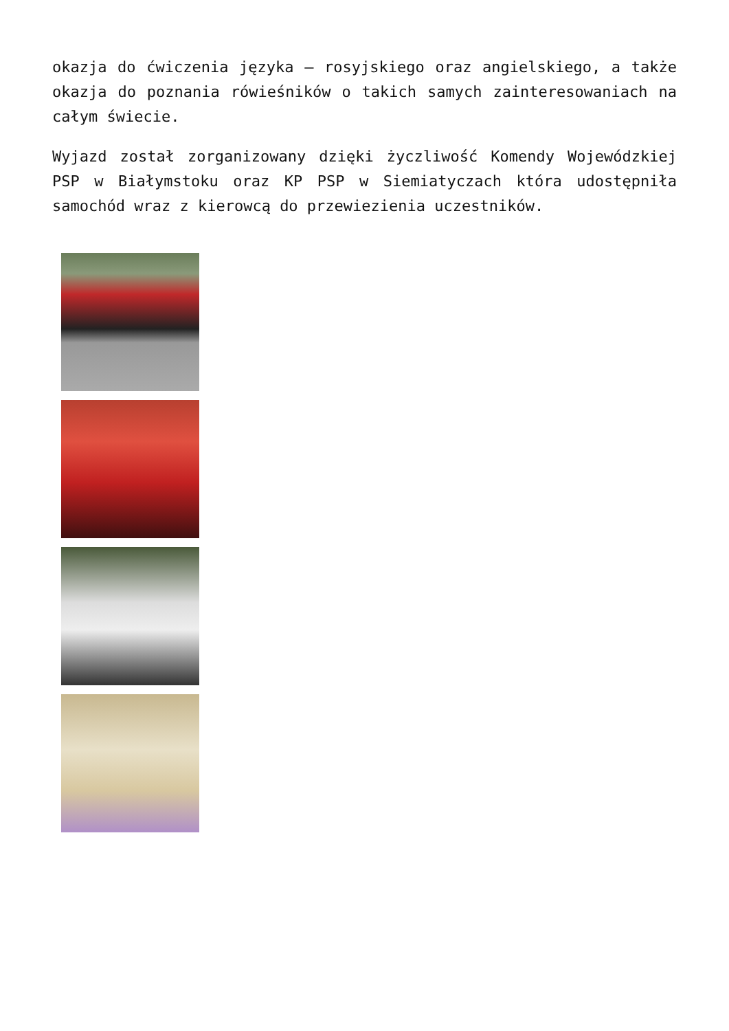okazja do ćwiczenia języka – rosyjskiego oraz angielskiego, a także okazja do poznania rówieśników o takich samych zainteresowaniach na całym świecie.
Wyjazd został zorganizowany dzięki życzliwość Komendy Wojewódzkiej PSP w Białymstoku oraz KP PSP w Siemiatyczach która udostępniła samochód wraz z kierowcą do przewiezienia uczestników.